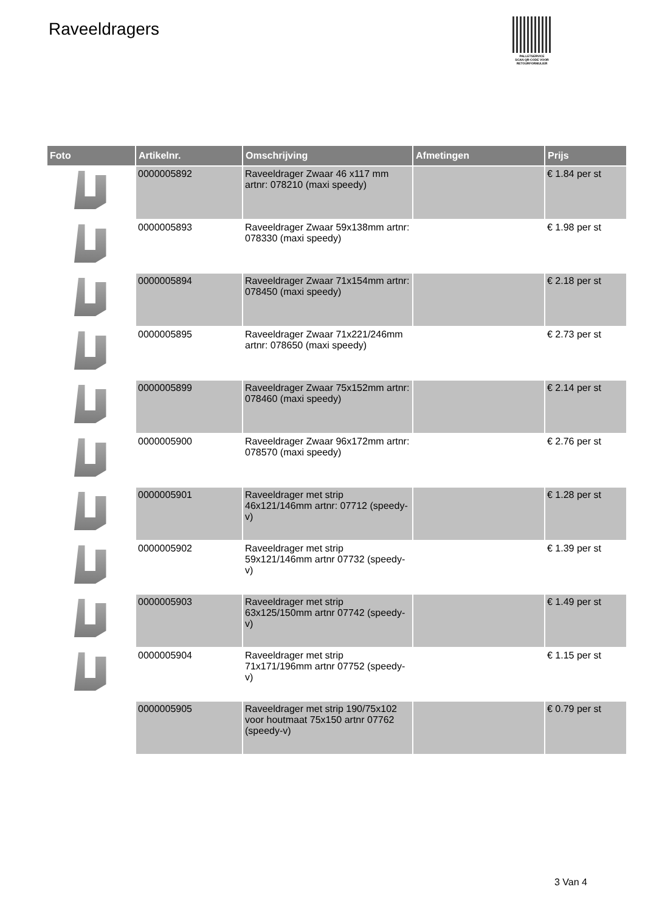Raveeldragers
PALLETSERVICE
SCAN QR-CODE VOOR RETOURFORMULIER
| Foto | Artikelnr. | Omschrijving | Afmetingen | Prijs |
| --- | --- | --- | --- | --- |
| | 0000005892 | Raveeldrager Zwaar 46 x117 mm artnr: 078210 (maxi speedy) | | € 1.84 per st |
| | 0000005893 | Raveeldrager Zwaar 59x138mm artnr: 078330 (maxi speedy) | | € 1.98 per st |
| | 0000005894 | Raveeldrager Zwaar 71x154mm artnr: 078450 (maxi speedy) | | € 2.18 per st |
| | 0000005895 | Raveeldrager Zwaar 71x221/246mm artnr: 078650 (maxi speedy) | | € 2.73 per st |
| | 0000005899 | Raveeldrager Zwaar 75x152mm artnr: 078460 (maxi speedy) | | € 2.14 per st |
| | 0000005900 | Raveeldrager Zwaar 96x172mm artnr: 078570 (maxi speedy) | | € 2.76 per st |
| | 0000005901 | Raveeldrager met strip 46x121/146mm artnr: 07712 (speedy-v) | | € 1.28 per st |
| | 0000005902 | Raveeldrager met strip 59x121/146mm artnr 07732 (speedy-v) | | € 1.39 per st |
| | 0000005903 | Raveeldrager met strip 63x125/150mm artnr 07742 (speedy-v) | | € 1.49 per st |
| | 0000005904 | Raveeldrager met strip 71x171/196mm artnr 07752 (speedy-v) | | € 1.15 per st |
| | 0000005905 | Raveeldrager met strip 190/75x102 voor houtmaat 75x150 artnr 07762 (speedy-v) | | € 0.79 per st |
3 Van 4